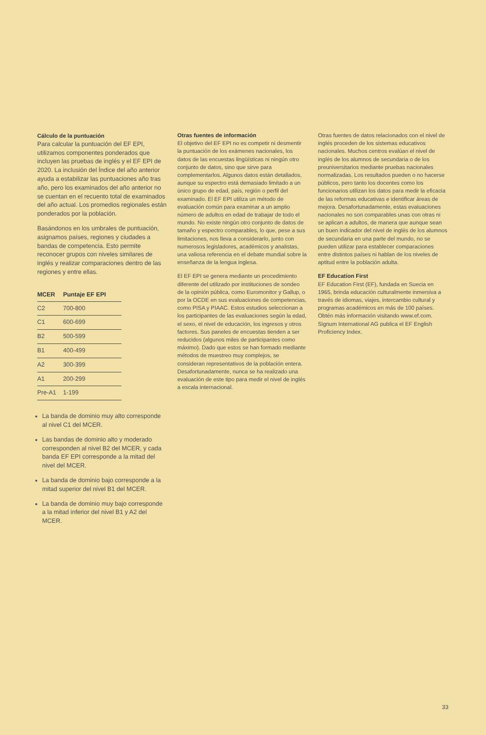Cálculo de la puntuación
Para calcular la puntuación del EF EPI, utilizamos componentes ponderados que incluyen las pruebas de inglés y el EF EPI de 2020. La inclusión del Índice del año anterior ayuda a estabilizar las puntuaciones año tras año, pero los examinados del año anterior no se cuentan en el recuento total de examinados del año actual. Los promedios regionales están ponderados por la población.
Basándonos en los umbrales de puntuación, asignamos países, regiones y ciudades a bandas de competencia. Esto permite reconocer grupos con niveles similares de inglés y realizar comparaciones dentro de las regiones y entre ellas.
| MCER | Puntaje EF EPI |
| --- | --- |
| C2 | 700-800 |
| C1 | 600-699 |
| B2 | 500-599 |
| B1 | 400-499 |
| A2 | 300-399 |
| A1 | 200-299 |
| Pre-A1 | 1-199 |
La banda de dominio muy alto corresponde al nivel C1 del MCER.
Las bandas de dominio alto y moderado corresponden al nivel B2 del MCER, y cada banda EF EPI corresponde a la mitad del nivel del MCER.
La banda de dominio bajo corresponde a la mitad superior del nivel B1 del MCER.
La banda de dominio muy bajo corresponde a la mitad inferior del nivel B1 y A2 del MCER.
Otras fuentes de información
El objetivo del EF EPI no es competir ni desmentir la puntuación de los exámenes nacionales, los datos de las encuestas lingüísticas ni ningún otro conjunto de datos, sino que sirve para complementarlos. Algunos datos están detallados, aunque su espectro está demasiado limitado a un único grupo de edad, país, región o perfil del examinado. El EF EPI utiliza un método de evaluación común para examinar a un amplio número de adultos en edad de trabajar de todo el mundo. No existe ningún otro conjunto de datos de tamaño y espectro comparables, lo que, pese a sus limitaciones, nos lleva a considerarlo, junto con numerosos legisladores, académicos y analistas, una valiosa referencia en el debate mundial sobre la enseñanza de la lengua inglesa.
El EF EPI se genera mediante un procedimiento diferente del utilizado por instituciones de sondeo de la opinión pública, como Euromonitor y Gallup, o por la OCDE en sus evaluaciones de competencias, como PISA y PIAAC. Estos estudios seleccionan a los participantes de las evaluaciones según la edad, el sexo, el nivel de educación, los ingresos y otros factores. Sus paneles de encuestas tienden a ser reducidos (algunos miles de participantes como máximo). Dado que estos se han formado mediante métodos de muestreo muy complejos, se consideran representativos de la población entera. Desafortunadamente, nunca se ha realizado una evaluación de este tipo para medir el nivel de inglés a escala internacional.
Otras fuentes de datos relacionados con el nivel de inglés proceden de los sistemas educativos nacionales. Muchos centros evalúan el nivel de inglés de los alumnos de secundaria o de los preuniversitarios mediante pruebas nacionales normalizadas. Los resultados pueden o no hacerse públicos, pero tanto los docentes como los funcionarios utilizan los datos para medir la eficacia de las reformas educativas e identificar áreas de mejora. Desafortunadamente, estas evaluaciones nacionales no son comparables unas con otras ni se aplican a adultos, de manera que aunque sean un buen indicador del nivel de inglés de los alumnos de secundaria en una parte del mundo, no se pueden utilizar para establecer comparaciones entre distintos países ni hablan de los niveles de aptitud entre la población adulta.
EF Education First
EF Education First (EF), fundada en Suecia en 1965, brinda educación culturalmente inmersiva a través de idiomas, viajes, intercambio cultural y programas académicos en más de 100 países. Obtén más información visitando www.ef.com. Signum International AG publica el EF English Proficiency Index.
33